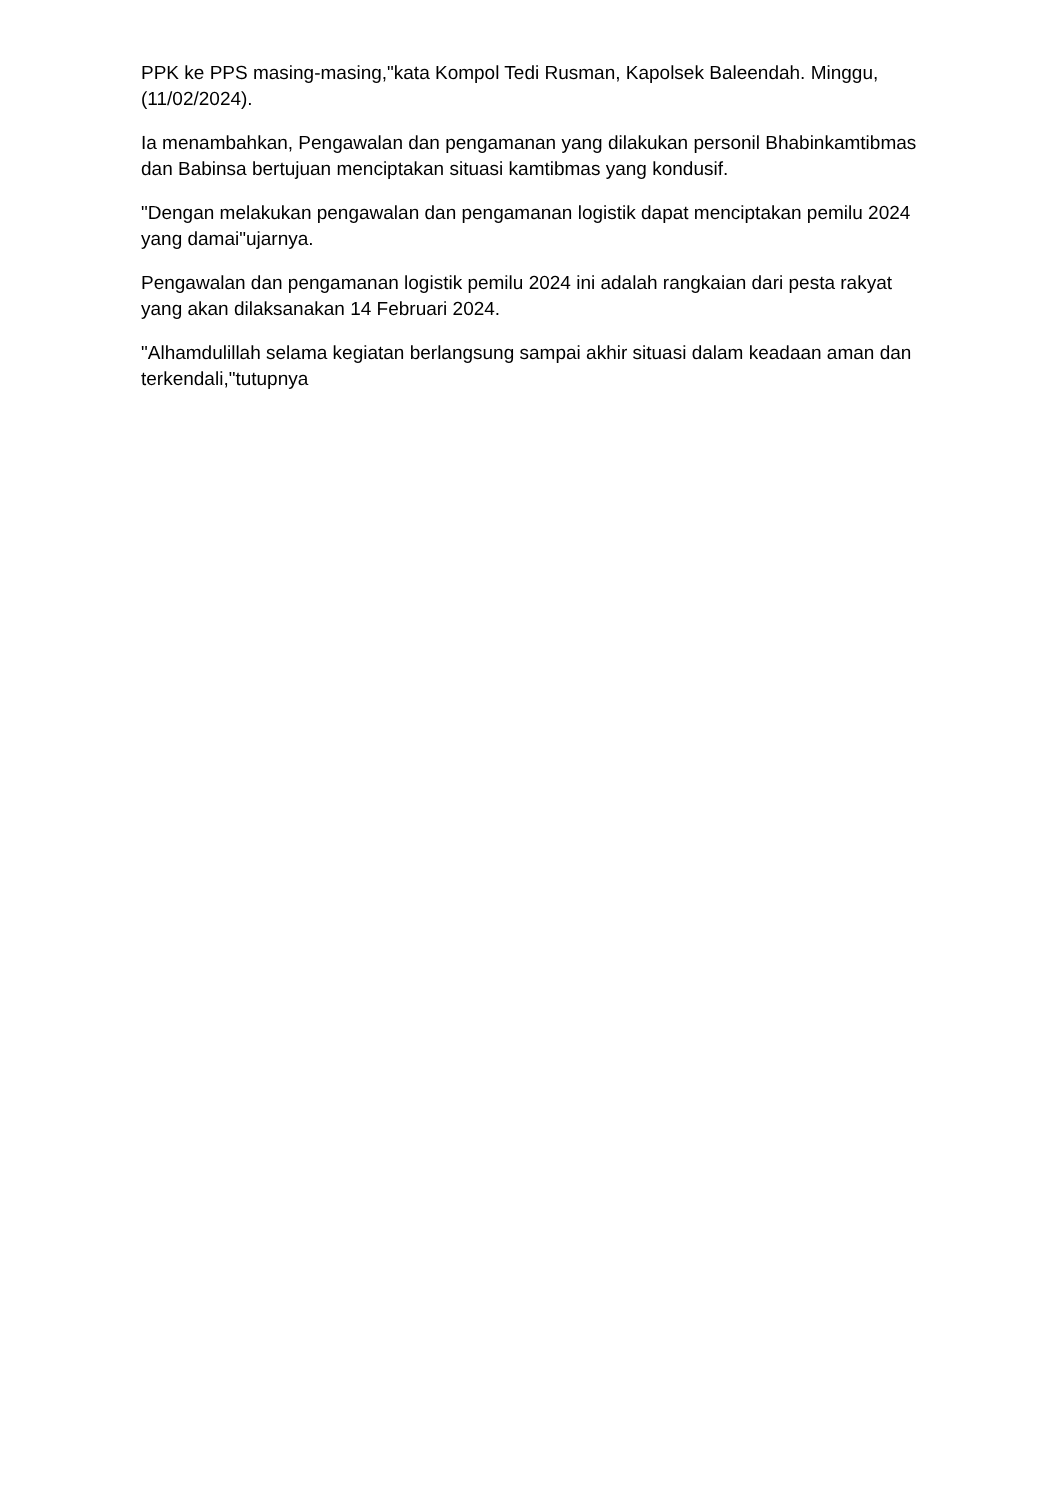PPK ke PPS masing-masing,"kata Kompol Tedi Rusman, Kapolsek Baleendah. Minggu,(11/02/2024).
Ia menambahkan, Pengawalan dan pengamanan yang dilakukan personil Bhabinkamtibmas dan Babinsa bertujuan menciptakan situasi kamtibmas yang kondusif.
"Dengan melakukan pengawalan dan pengamanan logistik dapat menciptakan pemilu 2024 yang damai"ujarnya.
Pengawalan dan pengamanan logistik pemilu 2024 ini adalah rangkaian dari pesta rakyat yang akan dilaksanakan 14 Februari 2024.
"Alhamdulillah selama kegiatan berlangsung sampai akhir situasi dalam keadaan aman dan terkendali,"tutupnya